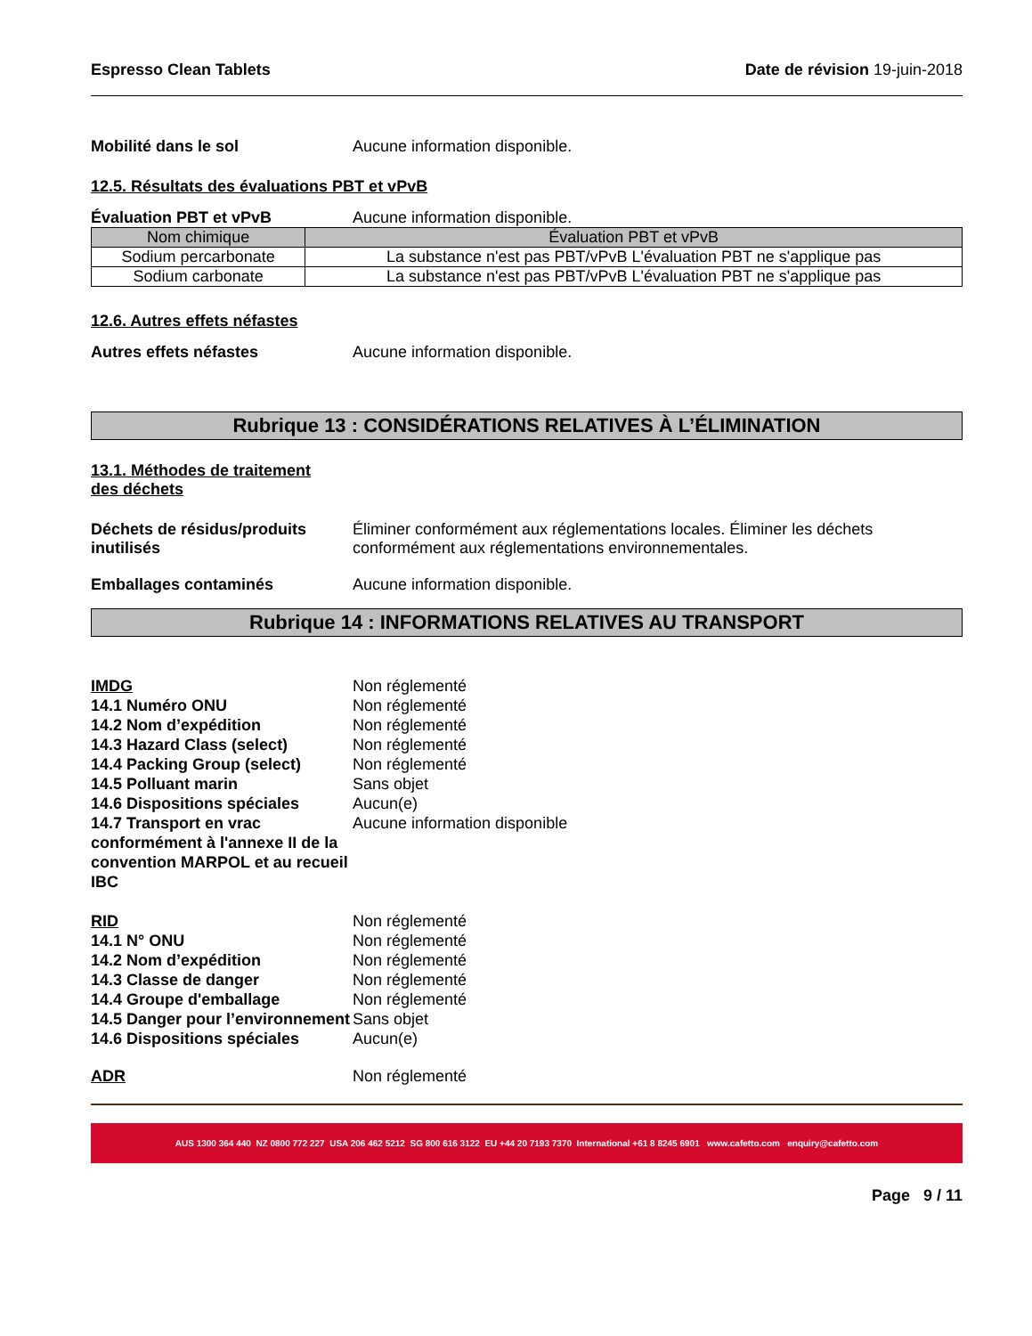Espresso Clean Tablets Date de révision 19-juin-2018
Mobilité dans le sol Aucune information disponible.
12.5. Résultats des évaluations PBT et vPvB
Évaluation PBT et vPvB Aucune information disponible.
| Nom chimique | Évaluation PBT et vPvB |
| --- | --- |
| Sodium percarbonate | La substance n'est pas PBT/vPvB L'évaluation PBT ne s'applique pas |
| Sodium carbonate | La substance n'est pas PBT/vPvB L'évaluation PBT ne s'applique pas |
12.6. Autres effets néfastes
Autres effets néfastes Aucune information disponible.
Rubrique 13 : CONSIDÉRATIONS RELATIVES À L’ÉLIMINATION
13.1. Méthodes de traitement
des déchets
Déchets de résidus/produits inutilisés
Éliminer conformément aux réglementations locales. Éliminer les déchets conformément aux réglementations environnementales.
Emballages contaminés Aucune information disponible.
Rubrique 14 : INFORMATIONS RELATIVES AU TRANSPORT
IMDG Non réglementé
14.1 Numéro ONU Non réglementé
14.2 Nom d’expédition Non réglementé
14.3 Hazard Class (select) Non réglementé
14.4 Packing Group (select) Non réglementé
14.5 Polluant marin Sans objet
14.6 Dispositions spéciales Aucun(e)
14.7 Transport en vrac conformément à l'annexe II de la convention MARPOL et au recueil IBC
Aucune information disponible
RID Non réglementé
14.1 N° ONU Non réglementé
14.2 Nom d’expédition Non réglementé
14.3 Classe de danger Non réglementé
14.4 Groupe d'emballage Non réglementé
14.5 Danger pour l’environnement
Sans objet
14.6 Dispositions spéciales Aucun(e)
ADR Non réglementé
AUS 1300 364 440 NZ 0800 772 227 USA 206 462 5212 SG 800 616 3122 EU +44 20 7193 7370 International +61 8 8245 6901 www.cafetto.com enquiry@cafetto.com
Page 9 / 11